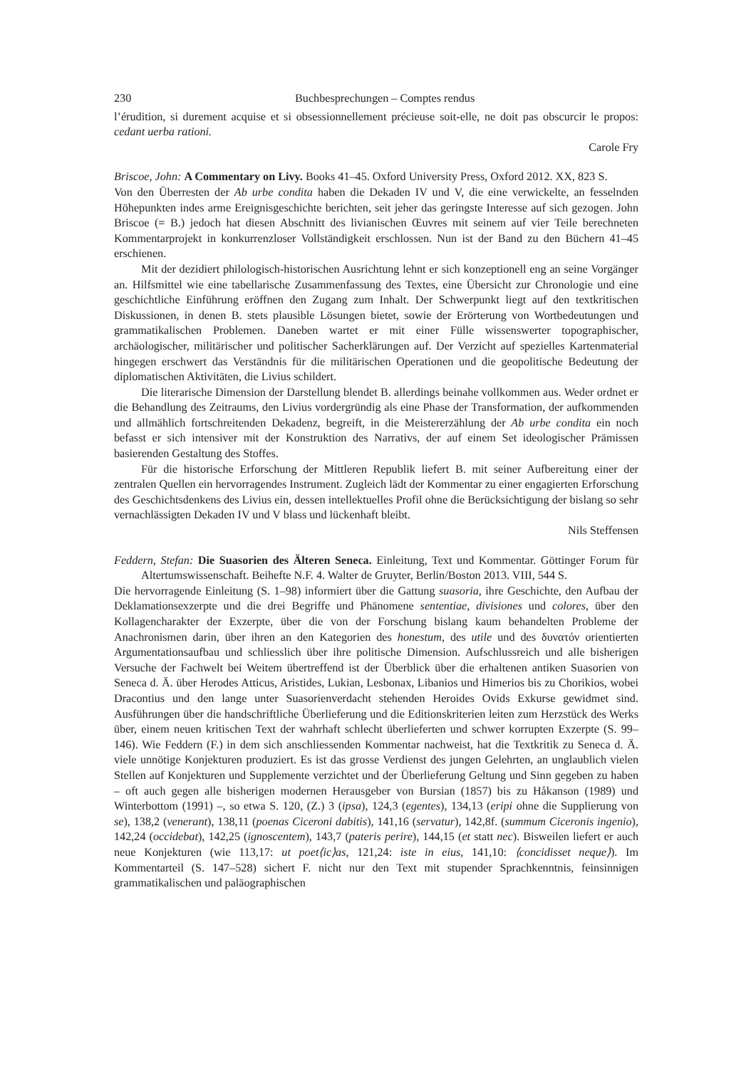230 Buchbesprechungen – Comptes rendus
l’érudition, si durement acquise et si obsessionnellement précieuse soit-elle, ne doit pas obscurcir le propos: cedant uerba rationi.
Carole Fry
Briscoe, John: A Commentary on Livy. Books 41–45. Oxford University Press, Oxford 2012. XX, 823 S.
Von den Überresten der Ab urbe condita haben die Dekaden IV und V, die eine verwickelte, an fesselnden Höhepunkten indes arme Ereignisgeschichte berichten, seit jeher das geringste Interesse auf sich gezogen. John Briscoe (= B.) jedoch hat diesen Abschnitt des livianischen Œuvres mit seinem auf vier Teile berechneten Kommentarprojekt in konkurrenzloser Vollständigkeit erschlossen. Nun ist der Band zu den Büchern 41–45 erschienen.
Mit der dezidiert philologisch-historischen Ausrichtung lehnt er sich konzeptionell eng an seine Vorgänger an. Hilfsmittel wie eine tabellarische Zusammenfassung des Textes, eine Übersicht zur Chronologie und eine geschichtliche Einführung eröffnen den Zugang zum Inhalt. Der Schwerpunkt liegt auf den textkritischen Diskussionen, in denen B. stets plausible Lösungen bietet, sowie der Erörterung von Wortbedeutungen und grammatikalischen Problemen. Daneben wartet er mit einer Fülle wissenswerter topographischer, archäologischer, militärischer und politischer Sacherklärungen auf. Der Verzicht auf spezielles Kartenmaterial hingegen erschwert das Verständnis für die militärischen Operationen und die geopolitische Bedeutung der diplomatischen Aktivitäten, die Livius schildert.
Die literarische Dimension der Darstellung blendet B. allerdings beinahe vollkommen aus. Weder ordnet er die Behandlung des Zeitraums, den Livius vordergründig als eine Phase der Transformation, der aufkommenden und allmählich fortschreitenden Dekadenz, begreift, in die Meistererzählung der Ab urbe condita ein noch befasst er sich intensiver mit der Konstruktion des Narrativs, der auf einem Set ideologischer Prämissen basierenden Gestaltung des Stoffes.
Für die historische Erforschung der Mittleren Republik liefert B. mit seiner Aufbereitung einer der zentralen Quellen ein hervorragendes Instrument. Zugleich lädt der Kommentar zu einer engagierten Erforschung des Geschichtsdenkens des Livius ein, dessen intellektuelles Profil ohne die Berücksichtigung der bislang so sehr vernachlässigten Dekaden IV und V blass und lückenhaft bleibt.
Nils Steffensen
Feddern, Stefan: Die Suasorien des Älteren Seneca. Einleitung, Text und Kommentar. Göttinger Forum für Altertumswissenschaft. Beihefte N.F. 4. Walter de Gruyter, Berlin/Boston 2013. VIII, 544 S.
Die hervorragende Einleitung (S. 1–98) informiert über die Gattung suasoria, ihre Geschichte, den Aufbau der Deklamationsexzerpte und die drei Begriffe und Phänomene sententiae, divisiones und colores, über den Kollagencharakter der Exzerpte, über die von der Forschung bislang kaum behandelten Probleme der Anachronismen darin, über ihren an den Kategorien des honestum, des utile und des δυνατόν orientierten Argumentationsaufbau und schliesslich über ihre politische Dimension. Aufschlussreich und alle bisherigen Versuche der Fachwelt bei Weitem übertreffend ist der Überblick über die erhaltenen antiken Suasorien von Seneca d. Ä. über Herodes Atticus, Aristides, Lukian, Lesbonax, Libanios und Himerios bis zu Chorikios, wobei Dracontius und den lange unter Suasorienverdacht stehenden Heroides Ovids Exkurse gewidmet sind. Ausführungen über die handschriftliche Überlieferung und die Editionskriterien leiten zum Herzstück des Werks über, einem neuen kritischen Text der wahrhaft schlecht überlieferten und schwer korrupten Exzerpte (S. 99–146). Wie Feddern (F.) in dem sich anschliessenden Kommentar nachweist, hat die Textkritik zu Seneca d. Ä. viele unnötige Konjekturen produziert. Es ist das grosse Verdienst des jungen Gelehrten, an unglaublich vielen Stellen auf Konjekturen und Supplemente verzichtet und der Überlieferung Geltung und Sinn gegeben zu haben – oft auch gegen alle bisherigen modernen Herausgeber von Bursian (1857) bis zu Håkanson (1989) und Winterbottom (1991) –, so etwa S. 120, (Z.) 3 (ipsa), 124,3 (egentes), 134,13 (eripi ohne die Supplierung von se), 138,2 (venerant), 138,11 (poenas Ciceroni dabitis), 141,16 (servatur), 142,8f. (summum Ciceronis ingenio), 142,24 (occidebat), 142,25 (ignoscentem), 143,7 (pateris perire), 144,15 (et statt nec). Bisweilen liefert er auch neue Konjekturen (wie 113,17: ut poet⟨ic⟩as, 121,24: iste in eius, 141,10: ⟨concidisset neque⟩). Im Kommentarteil (S. 147–528) sichert F. nicht nur den Text mit stupender Sprachkenntnis, feinsinnigen grammatikalischen und paläographischen